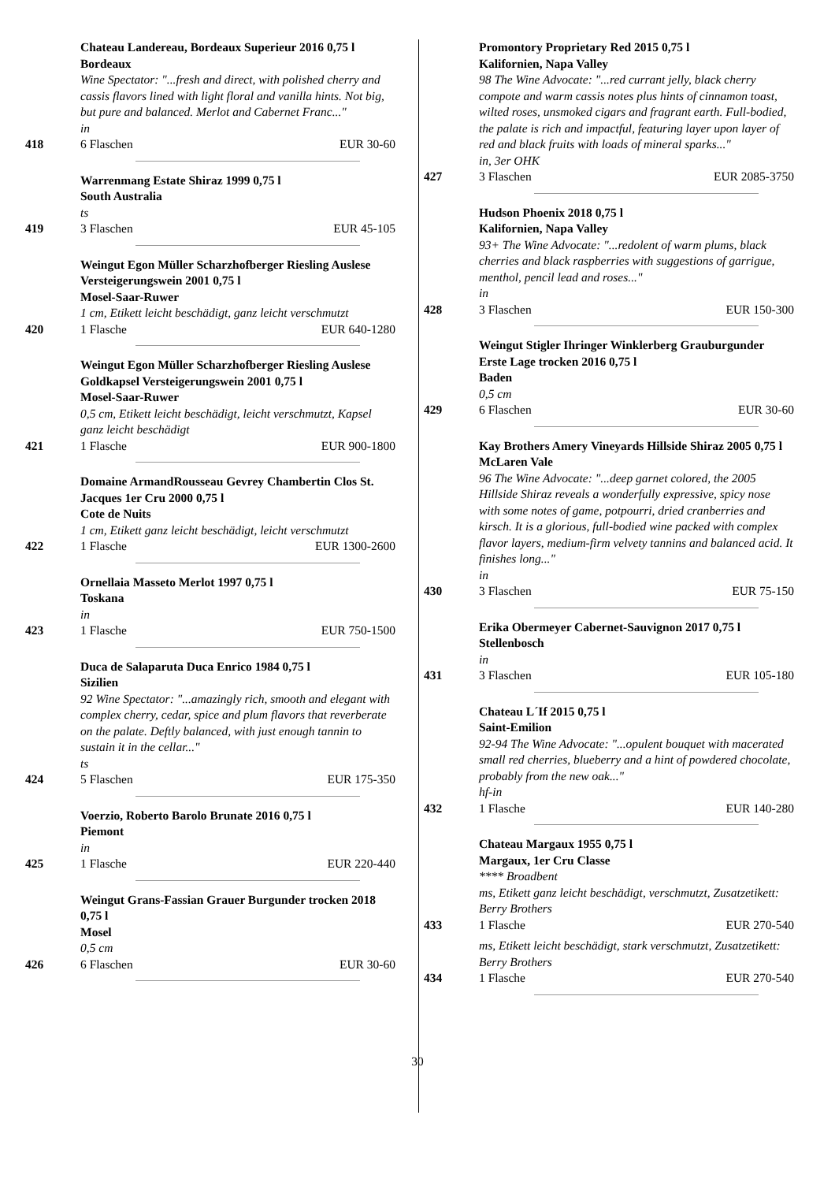Chateau Landereau, Bordeaux Superieur 2016 0,75 l Bordeaux
Wine Spectator: "...fresh and direct, with polished cherry and cassis flavors lined with light floral and vanilla hints. Not big, but pure and balanced. Merlot and Cabernet Franc..."
in
418 6 Flaschen EUR 30-60
Warrenmang Estate Shiraz 1999 0,75 l
South Australia
ts
419 3 Flaschen EUR 45-105
Weingut Egon Müller Scharzhofberger Riesling Auslese Versteigerungswein 2001 0,75 l
Mosel-Saar-Ruwer
1 cm, Etikett leicht beschädigt, ganz leicht verschmutzt
420 1 Flasche EUR 640-1280
Weingut Egon Müller Scharzhofberger Riesling Auslese Goldkapsel Versteigerungswein 2001 0,75 l
Mosel-Saar-Ruwer
0,5 cm, Etikett leicht beschädigt, leicht verschmutzt, Kapsel ganz leicht beschädigt
421 1 Flasche EUR 900-1800
Domaine ArmandRousseau Gevrey Chambertin Clos St. Jacques 1er Cru 2000 0,75 l
Cote de Nuits
1 cm, Etikett ganz leicht beschädigt, leicht verschmutzt
422 1 Flasche EUR 1300-2600
Ornellaia Masseto Merlot 1997 0,75 l
Toskana
in
423 1 Flasche EUR 750-1500
Duca de Salaparuta Duca Enrico 1984 0,75 l
Sizilien
92 Wine Spectator: "...amazingly rich, smooth and elegant with complex cherry, cedar, spice and plum flavors that reverberate on the palate. Deftly balanced, with just enough tannin to sustain it in the cellar..."
ts
424 5 Flaschen EUR 175-350
Voerzio, Roberto Barolo Brunate 2016 0,75 l
Piemont
in
425 1 Flasche EUR 220-440
Weingut Grans-Fassian Grauer Burgunder trocken 2018 0,75 l
Mosel
0,5 cm
426 6 Flaschen EUR 30-60
Promontory Proprietary Red 2015 0,75 l
Kalifornien, Napa Valley
98 The Wine Advocate: "...red currant jelly, black cherry compote and warm cassis notes plus hints of cinnamon toast, wilted roses, unsmoked cigars and fragrant earth. Full-bodied, the palate is rich and impactful, featuring layer upon layer of red and black fruits with loads of mineral sparks..."
in, 3er OHK
427 3 Flaschen EUR 2085-3750
Hudson Phoenix 2018 0,75 l
Kalifornien, Napa Valley
93+ The Wine Advocate: "...redolent of warm plums, black cherries and black raspberries with suggestions of garrigue, menthol, pencil lead and roses..."
in
428 3 Flaschen EUR 150-300
Weingut Stigler Ihringer Winklerberg Grauburgunder Erste Lage trocken 2016 0,75 l
Baden
0,5 cm
429 6 Flaschen EUR 30-60
Kay Brothers Amery Vineyards Hillside Shiraz 2005 0,75 l
McLaren Vale
96 The Wine Advocate: "...deep garnet colored, the 2005 Hillside Shiraz reveals a wonderfully expressive, spicy nose with some notes of game, potpourri, dried cranberries and kirsch. It is a glorious, full-bodied wine packed with complex flavor layers, medium-firm velvety tannins and balanced acid. It finishes long..."
in
430 3 Flaschen EUR 75-150
Erika Obermeyer Cabernet-Sauvignon 2017 0,75 l
Stellenbosch
in
431 3 Flaschen EUR 105-180
Chateau L´If 2015 0,75 l
Saint-Emilion
92-94 The Wine Advocate: "...opulent bouquet with macerated small red cherries, blueberry and a hint of powdered chocolate, probably from the new oak..."
hf-in
432 1 Flasche EUR 140-280
Chateau Margaux 1955 0,75 l
Margaux, 1er Cru Classe
**** Broadbent
ms, Etikett ganz leicht beschädigt, verschmutzt, Zusatzetikett: Berry Brothers
433 1 Flasche EUR 270-540
ms, Etikett leicht beschädigt, stark verschmutzt, Zusatzetikett: Berry Brothers
434 1 Flasche EUR 270-540
30